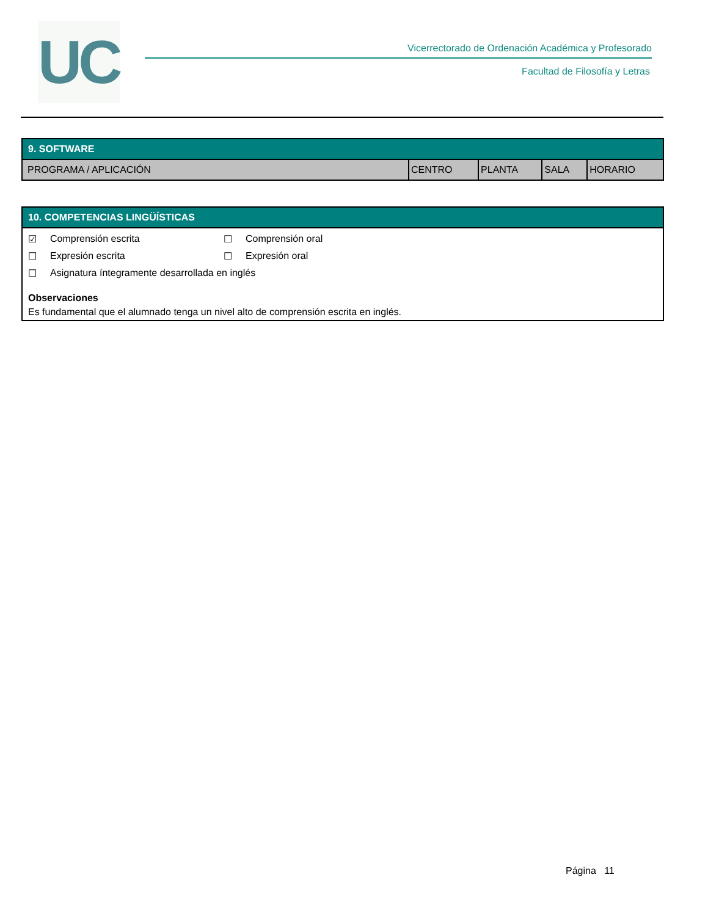UC
Vicerrectorado de Ordenación Académica y Profesorado
Facultad de Filosofía y Letras
| 9. SOFTWARE | | | | |
| --- | --- | --- | --- | --- |
| PROGRAMA / APLICACIÓN | CENTRO | PLANTA | SALA | HORARIO |
| 10. COMPETENCIAS LINGÜÍSTICAS |
| --- |
| ☑ Comprensión escrita ☐ Comprensión oral ☐ Expresión escrita ☐ Expresión oral ☐ Asignatura íntegramente desarrollada en inglés Observaciones Es fundamental que el alumnado tenga un nivel alto de comprensión escrita en inglés. |
Página 11